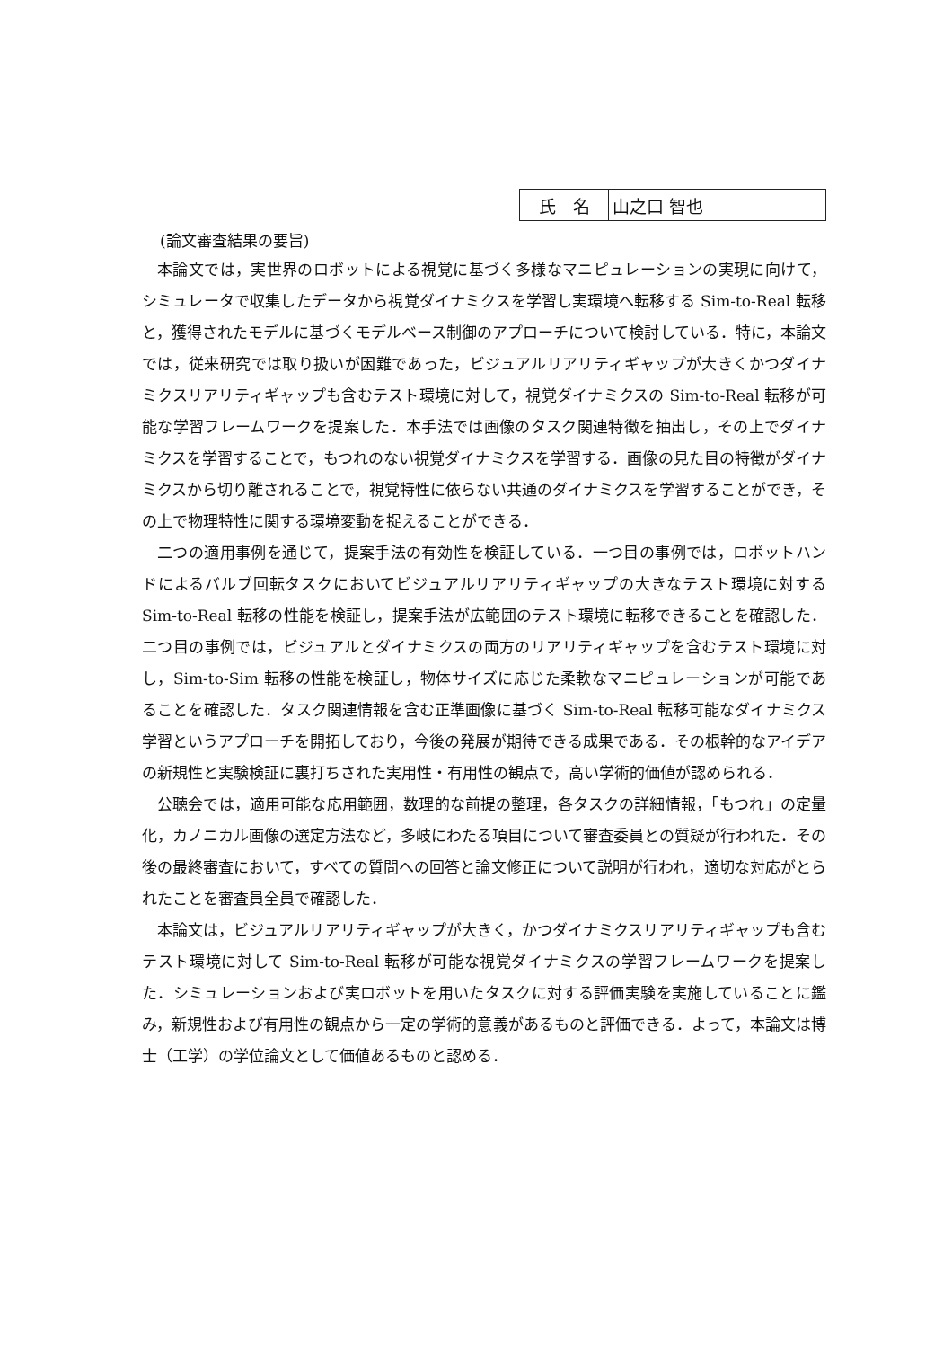| 氏 名 | 山之口 智也 |
(論文審査結果の要旨)
本論文では，実世界のロボットによる視覚に基づく多様なマニピュレーションの実現に向けて，シミュレータで収集したデータから視覚ダイナミクスを学習し実環境へ転移する Sim-to-Real 転移と，獲得されたモデルに基づくモデルベース制御のアプローチについて検討している．特に，本論文では，従来研究では取り扱いが困難であった，ビジュアルリアリティギャップが大きくかつダイナミクスリアリティギャップも含むテスト環境に対して，視覚ダイナミクスの Sim-to-Real 転移が可能な学習フレームワークを提案した．本手法では画像のタスク関連特徴を抽出し，その上でダイナミクスを学習することで，もつれのない視覚ダイナミクスを学習する．画像の見た目の特徴がダイナミクスから切り離されることで，視覚特性に依らない共通のダイナミクスを学習することができ，その上で物理特性に関する環境変動を捉えることができる．
二つの適用事例を通じて，提案手法の有効性を検証している．一つ目の事例では，ロボットハンドによるバルブ回転タスクにおいてビジュアルリアリティギャップの大きなテスト環境に対する Sim-to-Real 転移の性能を検証し，提案手法が広範囲のテスト環境に転移できることを確認した．二つ目の事例では，ビジュアルとダイナミクスの両方のリアリティギャップを含むテスト環境に対し，Sim-to-Sim 転移の性能を検証し，物体サイズに応じた柔軟なマニピュレーションが可能であることを確認した．タスク関連情報を含む正準画像に基づく Sim-to-Real 転移可能なダイナミクス学習というアプローチを開拓しており，今後の発展が期待できる成果である．その根幹的なアイデアの新規性と実験検証に裏打ちされた実用性・有用性の観点で，高い学術的価値が認められる．
公聴会では，適用可能な応用範囲，数理的な前提の整理，各タスクの詳細情報，「もつれ」の定量化，カノニカル画像の選定方法など，多岐にわたる項目について審査委員との質疑が行われた．その後の最終審査において，すべての質問への回答と論文修正について説明が行われ，適切な対応がとられたことを審査員全員で確認した．
本論文は，ビジュアルリアリティギャップが大きく，かつダイナミクスリアリティギャップも含むテスト環境に対して Sim-to-Real 転移が可能な視覚ダイナミクスの学習フレームワークを提案した．シミュレーションおよび実ロボットを用いたタスクに対する評価実験を実施していることに鑑み，新規性および有用性の観点から一定の学術的意義があるものと評価できる．よって，本論文は博士（工学）の学位論文として価値あるものと認める．